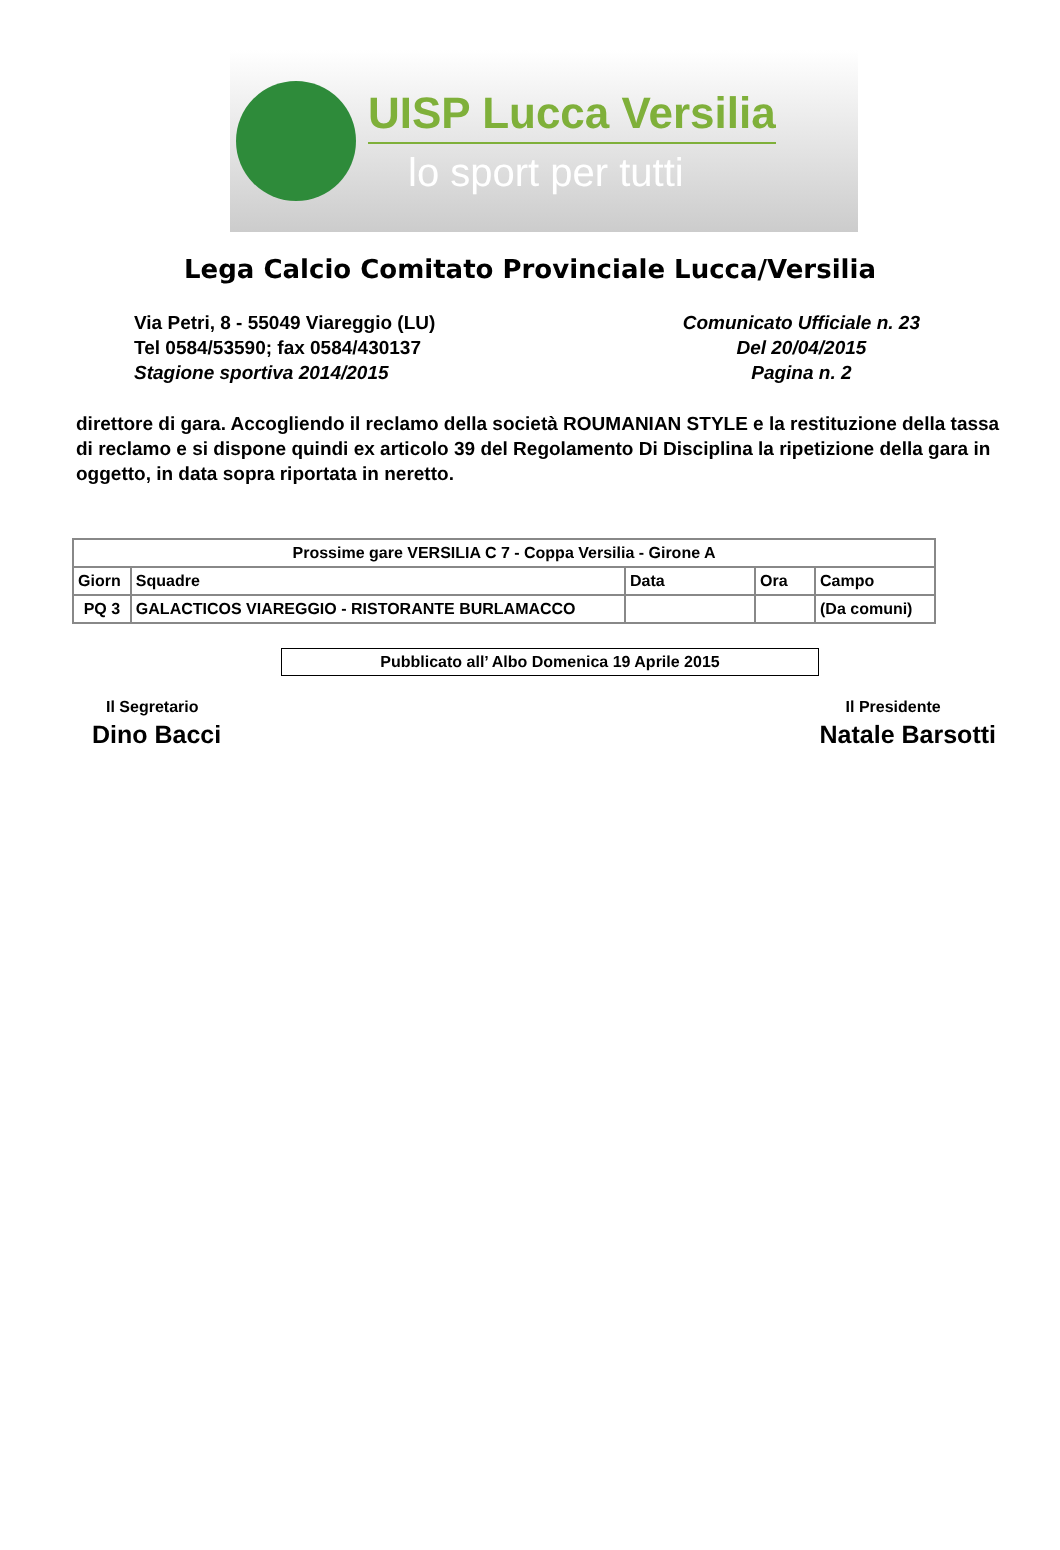UISP Lucca Versilia
lo sport per tutti
Lega Calcio Comitato Provinciale Lucca/Versilia
Via Petri, 8 - 55049 Viareggio (LU)
Tel 0584/53590; fax 0584/430137
Stagione sportiva 2014/2015
Comunicato Ufficiale n. 23
Del 20/04/2015
Pagina n. 2
direttore di gara. Accogliendo il reclamo della società ROUMANIAN STYLE e la restituzione della tassa di reclamo e si dispone quindi ex articolo 39 del Regolamento Di Disciplina la ripetizione della gara in oggetto, in data sopra riportata in neretto.
| Prossime gare VERSILIA C 7 - Coppa Versilia - Girone A | | | | |
| --- | --- | --- | --- | --- |
| Giorn | Squadre | Data | Ora | Campo |
| PQ 3 | GALACTICOS VIAREGGIO - RISTORANTE BURLAMACCO | | | (Da comuni) |
Pubblicato all’ Albo Domenica 19 Aprile 2015
Il Segretario
Dino Bacci
Il Presidente
Natale Barsotti